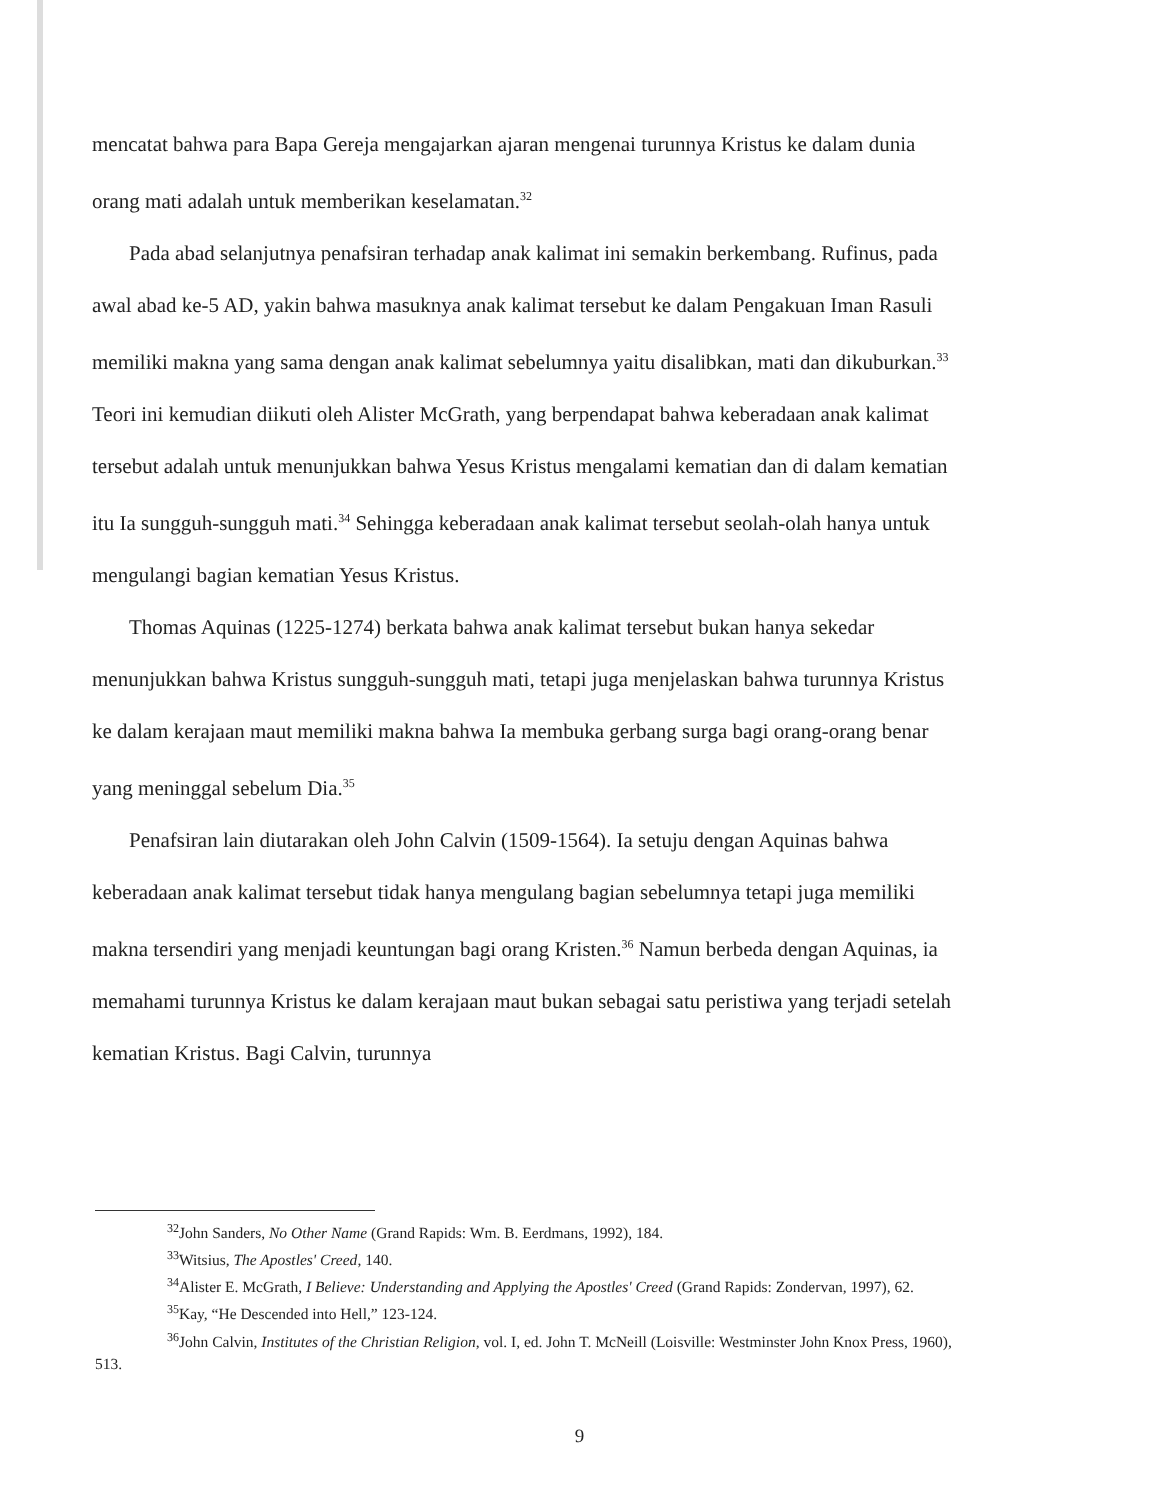mencatat bahwa para Bapa Gereja mengajarkan ajaran mengenai turunnya Kristus ke dalam dunia orang mati adalah untuk memberikan keselamatan.<sup>32</sup>
Pada abad selanjutnya penafsiran terhadap anak kalimat ini semakin berkembang. Rufinus, pada awal abad ke-5 AD, yakin bahwa masuknya anak kalimat tersebut ke dalam Pengakuan Iman Rasuli memiliki makna yang sama dengan anak kalimat sebelumnya yaitu disalibkan, mati dan dikuburkan.<sup>33</sup> Teori ini kemudian diikuti oleh Alister McGrath, yang berpendapat bahwa keberadaan anak kalimat tersebut adalah untuk menunjukkan bahwa Yesus Kristus mengalami kematian dan di dalam kematian itu Ia sungguh-sungguh mati.<sup>34</sup> Sehingga keberadaan anak kalimat tersebut seolah-olah hanya untuk mengulangi bagian kematian Yesus Kristus.
Thomas Aquinas (1225-1274) berkata bahwa anak kalimat tersebut bukan hanya sekedar menunjukkan bahwa Kristus sungguh-sungguh mati, tetapi juga menjelaskan bahwa turunnya Kristus ke dalam kerajaan maut memiliki makna bahwa Ia membuka gerbang surga bagi orang-orang benar yang meninggal sebelum Dia.<sup>35</sup>
Penafsiran lain diutarakan oleh John Calvin (1509-1564). Ia setuju dengan Aquinas bahwa keberadaan anak kalimat tersebut tidak hanya mengulang bagian sebelumnya tetapi juga memiliki makna tersendiri yang menjadi keuntungan bagi orang Kristen.<sup>36</sup> Namun berbeda dengan Aquinas, ia memahami turunnya Kristus ke dalam kerajaan maut bukan sebagai satu peristiwa yang terjadi setelah kematian Kristus. Bagi Calvin, turunnya
<sup>32</sup> John Sanders, No Other Name (Grand Rapids: Wm. B. Eerdmans, 1992), 184.
<sup>33</sup> Witsius, The Apostles' Creed, 140.
<sup>34</sup> Alister E. McGrath, I Believe: Understanding and Applying the Apostles' Creed (Grand Rapids: Zondervan, 1997), 62.
<sup>35</sup> Kay, “He Descended into Hell,” 123-124.
<sup>36</sup> John Calvin, Institutes of the Christian Religion, vol. I, ed. John T. McNeill (Loisville: Westminster John Knox Press, 1960), 513.
9